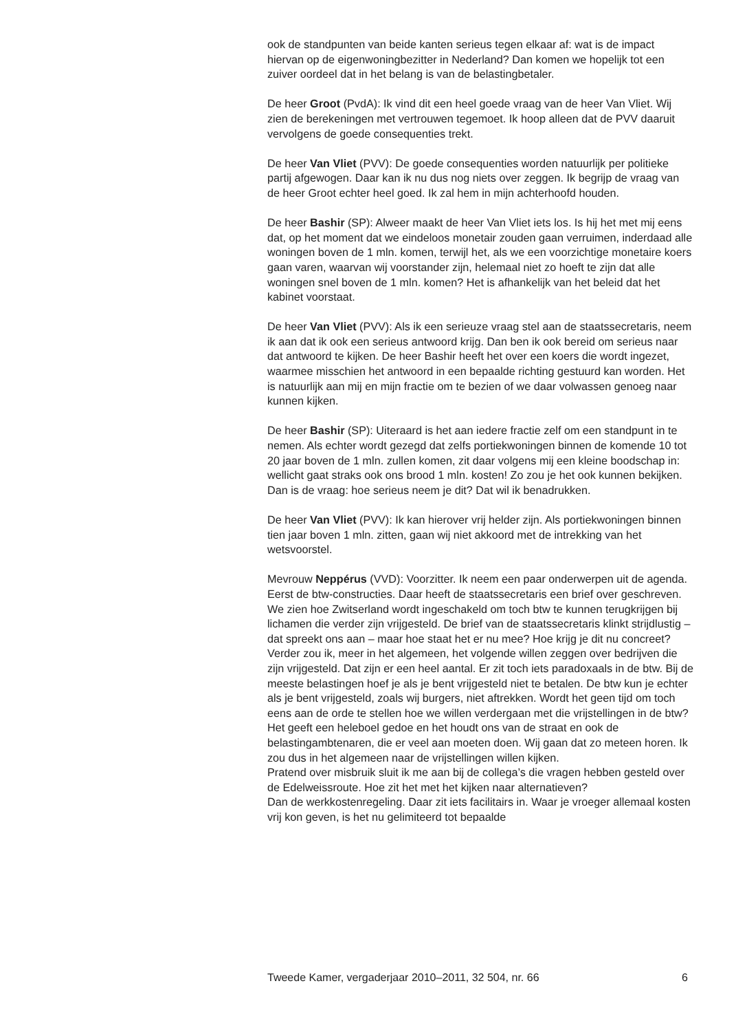ook de standpunten van beide kanten serieus tegen elkaar af: wat is de impact hiervan op de eigenwoningbezitter in Nederland? Dan komen we hopelijk tot een zuiver oordeel dat in het belang is van de belastingbetaler.
De heer Groot (PvdA): Ik vind dit een heel goede vraag van de heer Van Vliet. Wij zien de berekeningen met vertrouwen tegemoet. Ik hoop alleen dat de PVV daaruit vervolgens de goede consequenties trekt.
De heer Van Vliet (PVV): De goede consequenties worden natuurlijk per politieke partij afgewogen. Daar kan ik nu dus nog niets over zeggen. Ik begrijp de vraag van de heer Groot echter heel goed. Ik zal hem in mijn achterhoofd houden.
De heer Bashir (SP): Alweer maakt de heer Van Vliet iets los. Is hij het met mij eens dat, op het moment dat we eindeloos monetair zouden gaan verruimen, inderdaad alle woningen boven de 1 mln. komen, terwijl het, als we een voorzichtige monetaire koers gaan varen, waarvan wij voorstander zijn, helemaal niet zo hoeft te zijn dat alle woningen snel boven de 1 mln. komen? Het is afhankelijk van het beleid dat het kabinet voorstaat.
De heer Van Vliet (PVV): Als ik een serieuze vraag stel aan de staatssecretaris, neem ik aan dat ik ook een serieus antwoord krijg. Dan ben ik ook bereid om serieus naar dat antwoord te kijken. De heer Bashir heeft het over een koers die wordt ingezet, waarmee misschien het antwoord in een bepaalde richting gestuurd kan worden. Het is natuurlijk aan mij en mijn fractie om te bezien of we daar volwassen genoeg naar kunnen kijken.
De heer Bashir (SP): Uiteraard is het aan iedere fractie zelf om een standpunt in te nemen. Als echter wordt gezegd dat zelfs portiekwoningen binnen de komende 10 tot 20 jaar boven de 1 mln. zullen komen, zit daar volgens mij een kleine boodschap in: wellicht gaat straks ook ons brood 1 mln. kosten! Zo zou je het ook kunnen bekijken. Dan is de vraag: hoe serieus neem je dit? Dat wil ik benadrukken.
De heer Van Vliet (PVV): Ik kan hierover vrij helder zijn. Als portiekwoningen binnen tien jaar boven 1 mln. zitten, gaan wij niet akkoord met de intrekking van het wetsvoorstel.
Mevrouw Neppérus (VVD): Voorzitter. Ik neem een paar onderwerpen uit de agenda. Eerst de btw-constructies. Daar heeft de staatssecretaris een brief over geschreven. We zien hoe Zwitserland wordt ingeschakeld om toch btw te kunnen terugkrijgen bij lichamen die verder zijn vrijgesteld. De brief van de staatssecretaris klinkt strijdlustig – dat spreekt ons aan – maar hoe staat het er nu mee? Hoe krijg je dit nu concreet?
Verder zou ik, meer in het algemeen, het volgende willen zeggen over bedrijven die zijn vrijgesteld. Dat zijn er een heel aantal. Er zit toch iets paradoxaals in de btw. Bij de meeste belastingen hoef je als je bent vrijgesteld niet te betalen. De btw kun je echter als je bent vrijgesteld, zoals wij burgers, niet aftrekken. Wordt het geen tijd om toch eens aan de orde te stellen hoe we willen verdergaan met die vrijstellingen in de btw? Het geeft een heleboel gedoe en het houdt ons van de straat en ook de belastingambtenaren, die er veel aan moeten doen. Wij gaan dat zo meteen horen. Ik zou dus in het algemeen naar de vrijstellingen willen kijken.
Pratend over misbruik sluit ik me aan bij de collega’s die vragen hebben gesteld over de Edelweissroute. Hoe zit het met het kijken naar alternatieven?
Dan de werkkostenregeling. Daar zit iets facilitairs in. Waar je vroeger allemaal kosten vrij kon geven, is het nu gelimiteerd tot bepaalde
Tweede Kamer, vergaderjaar 2010–2011, 32 504, nr. 66 6